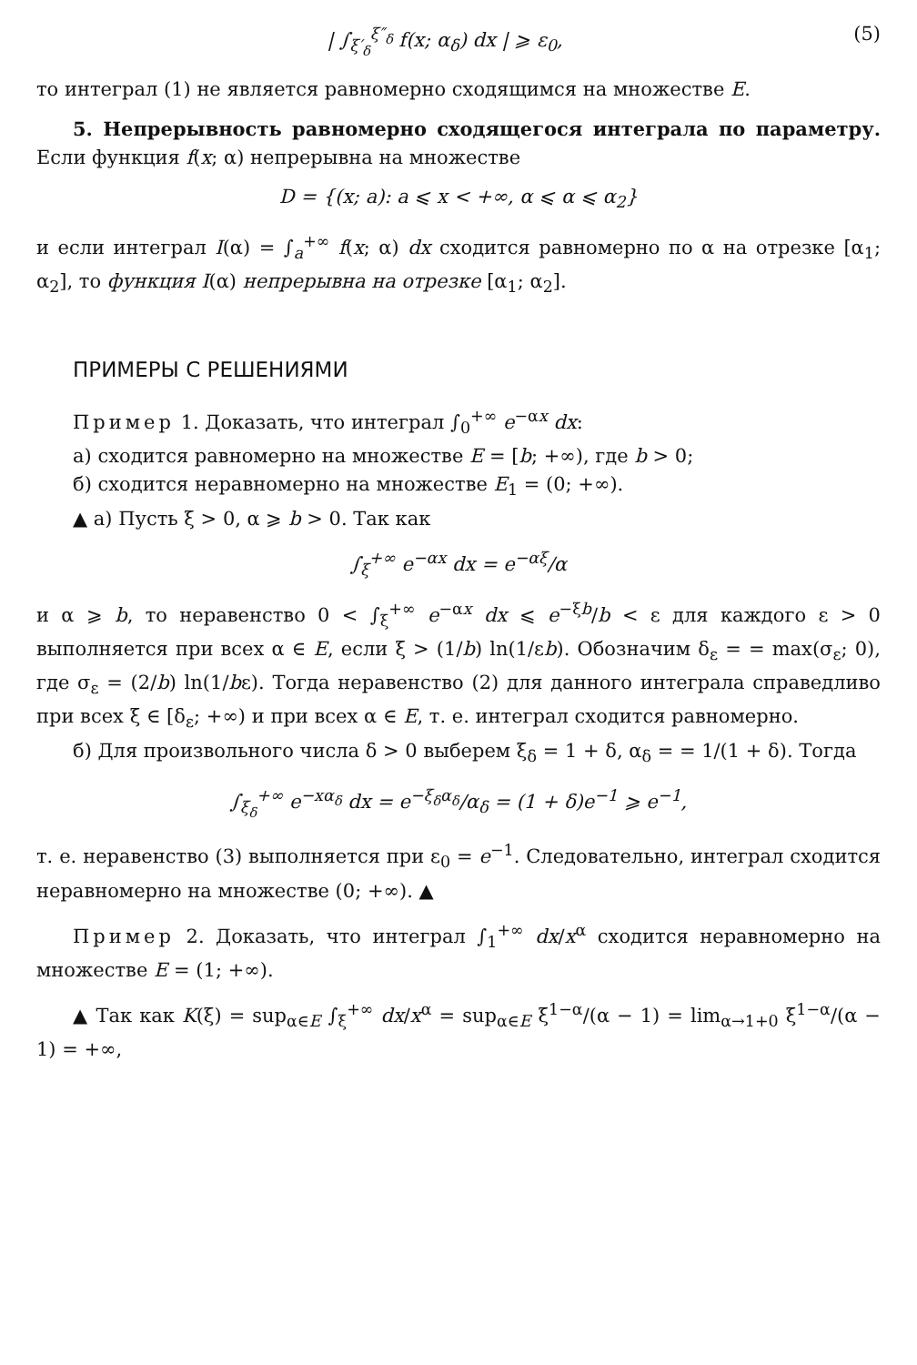| ∫<sub>ξ′<sub>δ</sub></sub><sup>ξ″<sub>δ</sub></sup> f(x; α<sub>δ</sub>) dx | ⩾ ε<sub>0</sub>, (5)
то интеграл (1) не является равномерно сходящимся на множестве E.
5. Непрерывность равномерно сходящегося интеграла по параметру. Если функция f(x; α) непрерывна на множестве
D = {(x; a): a ⩽ x < +∞, α ⩽ α ⩽ α<sub>2</sub>}
и если интеграл I(α) = ∫<sub>a</sub><sup>+∞</sup> f(x; α) dx сходится равномерно по α на отрезке [α<sub>1</sub>; α<sub>2</sub>], то функция I(α) непрерывна на отрезке [α<sub>1</sub>; α<sub>2</sub>].
ПРИМЕРЫ С РЕШЕНИЯМИ
Пример 1. Доказать, что интеграл ∫<sub>0</sub><sup>+∞</sup> e<sup>−αx</sup> dx:
а) сходится равномерно на множестве E = [b; +∞), где b > 0;
б) сходится неравномерно на множестве E<sub>1</sub> = (0; +∞).
▲ а) Пусть ξ > 0, α ⩾ b > 0. Так как
∫<sub>ξ</sub><sup>+∞</sup> e<sup>−αx</sup> dx = e<sup>−αξ</sup>/α
и α ⩾ b, то неравенство 0 < ∫<sub>ξ</sub><sup>+∞</sup> e<sup>−αx</sup> dx ⩽ e<sup>−ξb</sup>/b < ε для каждого ε > 0 выполняется при всех α ∈ E, если ξ > (1/b) ln(1/εb). Обозначим δ<sub>ε</sub> = = max(σ<sub>ε</sub>; 0), где σ<sub>ε</sub> = (2/b) ln(1/bε). Тогда неравенство (2) для данного интеграла справедливо при всех ξ ∈ [δ<sub>ε</sub>; +∞) и при всех α ∈ E, т. е. интеграл сходится равномерно.
б) Для произвольного числа δ > 0 выберем ξ<sub>δ</sub> = 1 + δ, α<sub>δ</sub> = = 1/(1 + δ). Тогда
∫<sub>ξ<sub>δ</sub></sub><sup>+∞</sup> e<sup>−xα<sub>δ</sub></sup> dx = e<sup>−ξ<sub>δ</sub>α<sub>δ</sub></sup>/α<sub>δ</sub> = (1 + δ)e<sup>−1</sup> ⩾ e<sup>−1</sup>,
т. е. неравенство (3) выполняется при ε<sub>0</sub> = e<sup>−1</sup>. Следовательно, интеграл сходится неравномерно на множестве (0; +∞). ▲
Пример 2. Доказать, что интеграл ∫<sub>1</sub><sup>+∞</sup> dx/x<sup>α</sup> сходится неравномерно на множестве E = (1; +∞).
▲ Так как K(ξ) = sup<sub>α∈E</sub> ∫<sub>ξ</sub><sup>+∞</sup> dx/x<sup>α</sup> = sup<sub>α∈E</sub> ξ<sup>1−α</sup>/(α − 1) = lim<sub>α→1+0</sub> ξ<sup>1−α</sup>/(α − 1) = +∞,